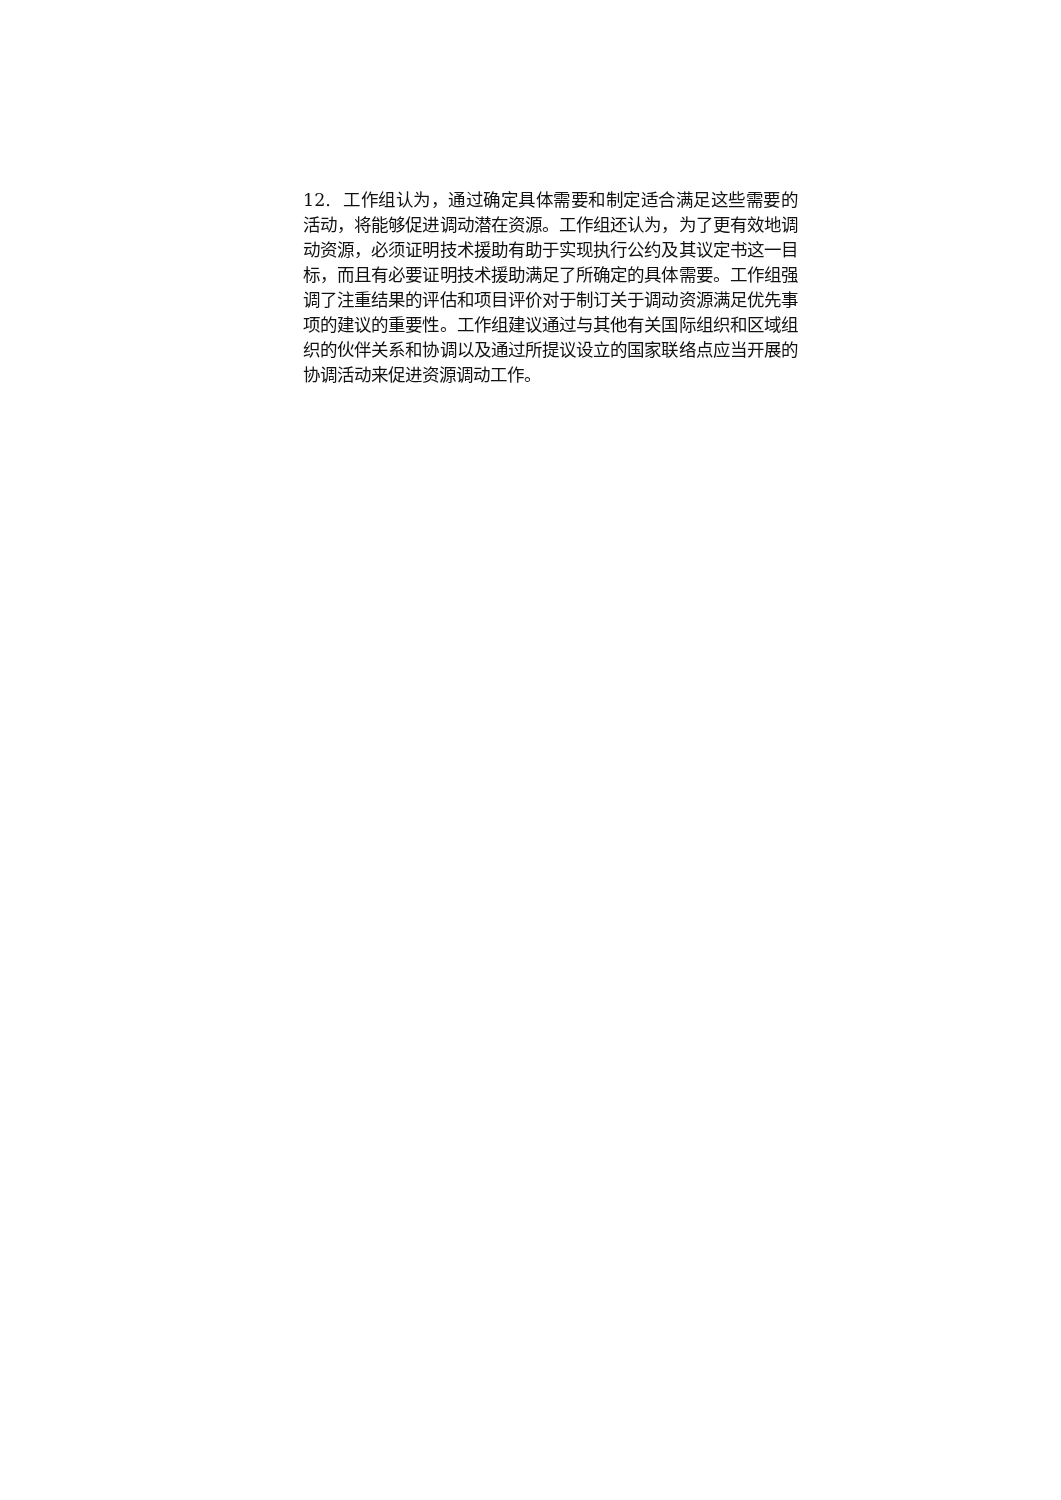12. 工作组认为，通过确定具体需要和制定适合满足这些需要的活动，将能够促进调动潜在资源。工作组还认为，为了更有效地调动资源，必须证明技术援助有助于实现执行公约及其议定书这一目标，而且有必要证明技术援助满足了所确定的具体需要。工作组强调了注重结果的评估和项目评价对于制订关于调动资源满足优先事项的建议的重要性。工作组建议通过与其他有关国际组织和区域组织的伙伴关系和协调以及通过所提议设立的国家联络点应当开展的协调活动来促进资源调动工作。